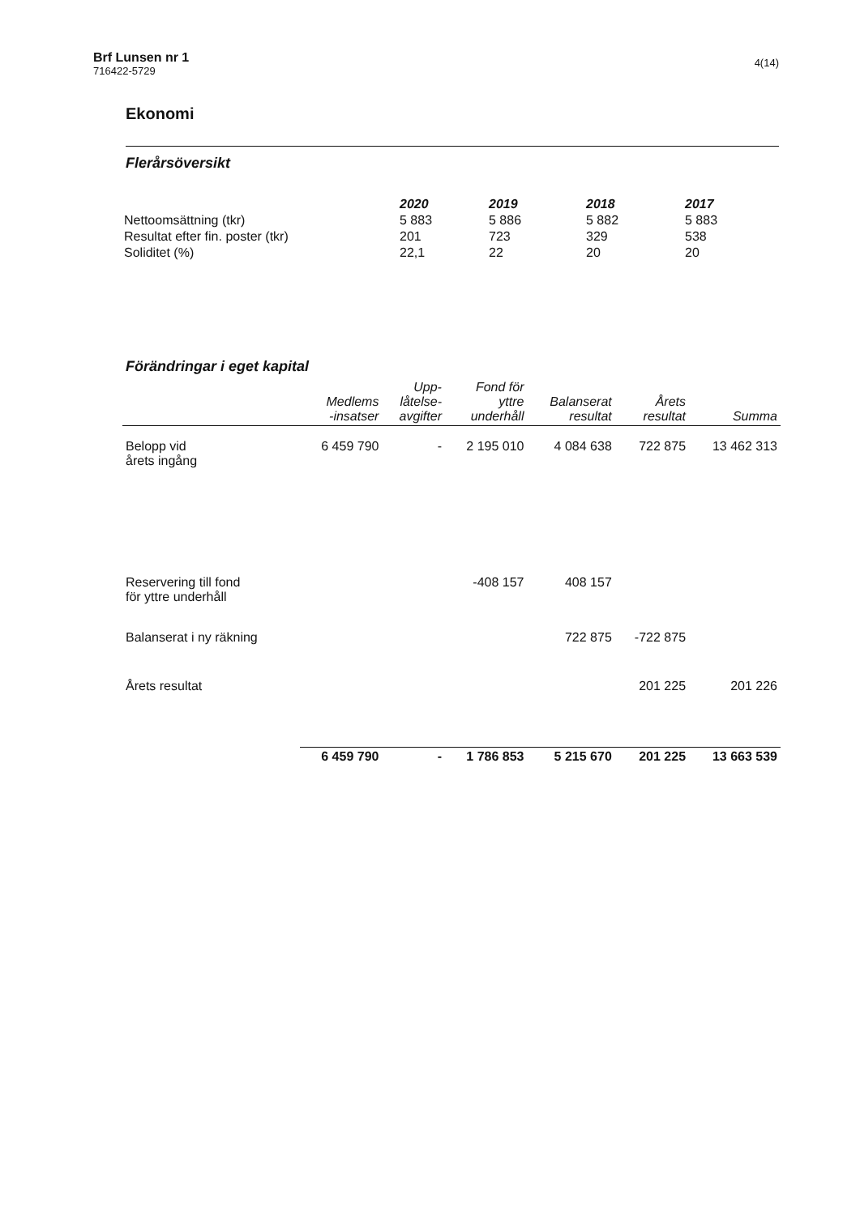Brf Lunsen nr 1
716422-5729
4(14)
Ekonomi
Flerårsöversikt
| | 2020 | 2019 | 2018 | 2017 |
| --- | --- | --- | --- | --- |
| Nettoomsättning (tkr) | 5 883 | 5 886 | 5 882 | 5 883 |
| Resultat efter fin. poster (tkr) | 201 | 723 | 329 | 538 |
| Soliditet (%) | 22,1 | 22 | 20 | 20 |
Förändringar i eget kapital
| | Medlems -insatser | Upp- låtelse- avgifter | Fond för yttre underhåll | Balanserat resultat | Årets resultat | Summa |
| --- | --- | --- | --- | --- | --- | --- |
| Belopp vid årets ingång | 6 459 790 | - | 2 195 010 | 4 084 638 | 722 875 | 13 462 313 |
| Reservering till fond för yttre underhåll | | | -408 157 | 408 157 | | |
| Balanserat i ny räkning | | | | 722 875 | -722 875 | |
| Årets resultat | | | | | 201 225 | 201 226 |
| | 6 459 790 | - | 1 786 853 | 5 215 670 | 201 225 | 13 663 539 |